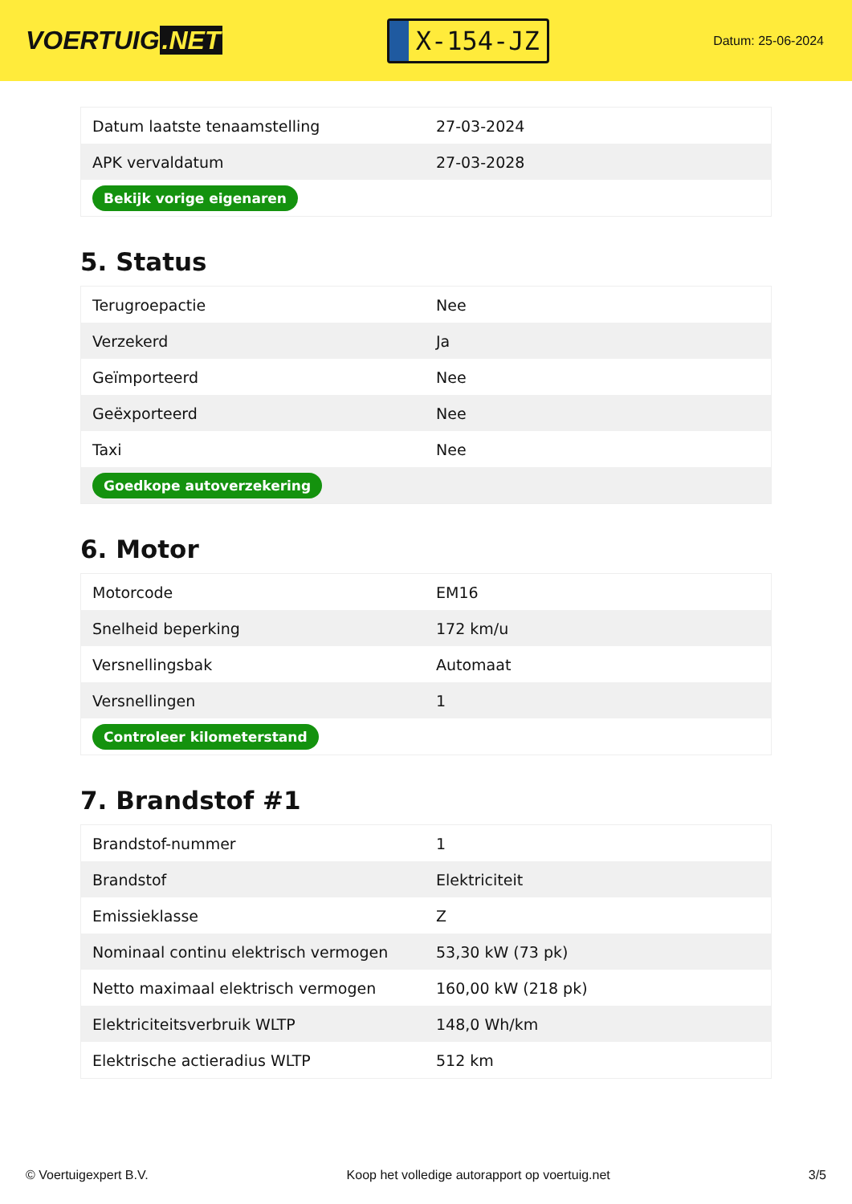VOERTUIG.NET
X-154-JZ
Datum: 25-06-2024
| Datum laatste tenaamstelling | 27-03-2024 |
| APK vervaldatum | 27-03-2028 |
| Bekijk vorige eigenaren | |
5. Status
| Terugroepactie | Nee |
| Verzekerd | Ja |
| Geïmporteerd | Nee |
| Geëxporteerd | Nee |
| Taxi | Nee |
| Goedkope autoverzekering | |
6. Motor
| Motorcode | EM16 |
| Snelheid beperking | 172 km/u |
| Versnellingsbak | Automaat |
| Versnellingen | 1 |
| Controleer kilometerstand | |
7. Brandstof #1
| Brandstof-nummer | 1 |
| Brandstof | Elektriciteit |
| Emissieklasse | Z |
| Nominaal continu elektrisch vermogen | 53,30 kW (73 pk) |
| Netto maximaal elektrisch vermogen | 160,00 kW (218 pk) |
| Elektriciteitsverbruik WLTP | 148,0 Wh/km |
| Elektrische actieradius WLTP | 512 km |
© Voertuigexpert B.V. Koop het volledige autorapport op voertuig.net 3/5